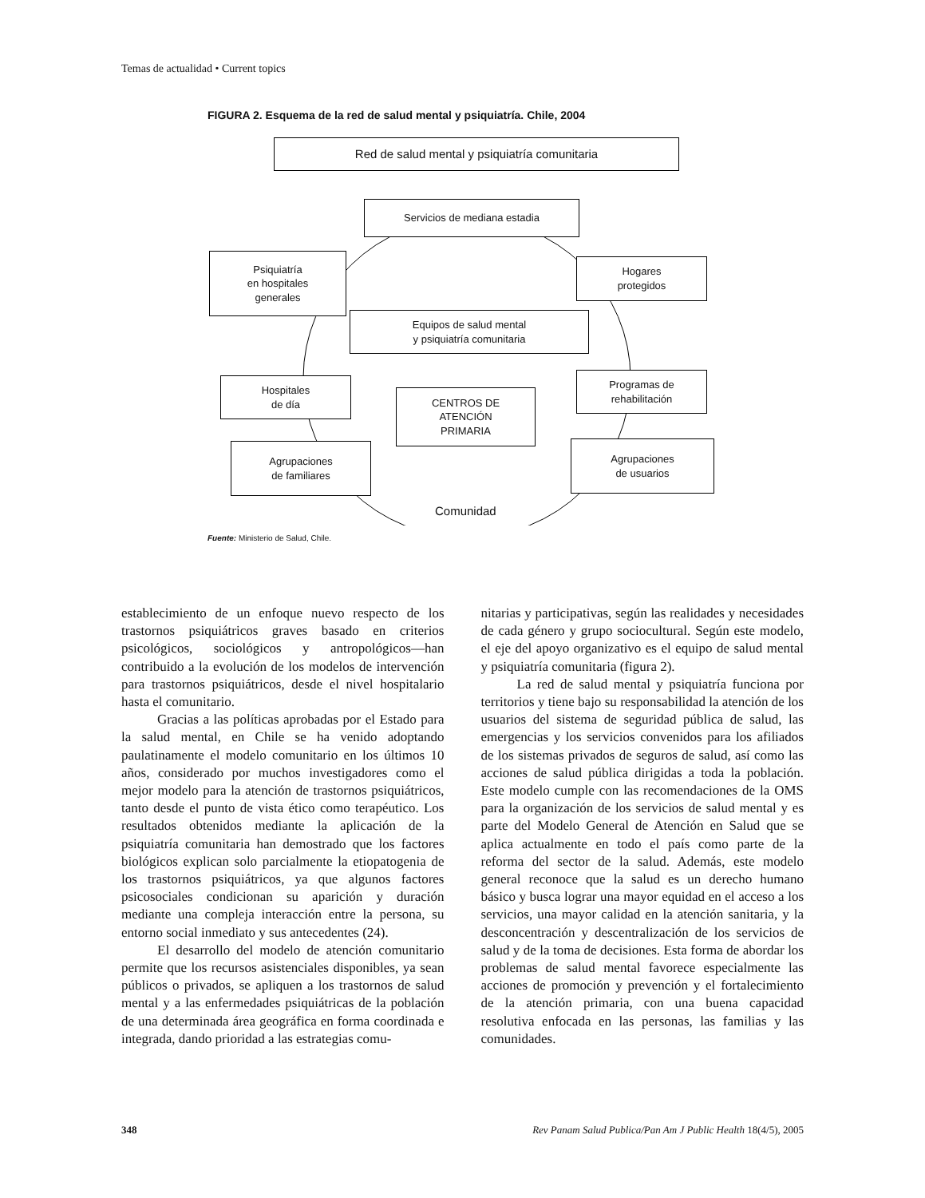Temas de actualidad • Current topics
FIGURA 2. Esquema de la red de salud mental y psiquiatría. Chile, 2004
Red de salud mental y psiquiatría comunitaria
Servicios de mediana estadia
Psiquiatría
en hospitales
generales
Hogares
protegidos
Equipos de salud mental
y psiquiatría comunitaria
Hospitales
de día
CENTROS DE
ATENCIÓN
PRIMARIA
Programas de
rehabilitación
Agrupaciones
de familiares
Agrupaciones
de usuarios
Comunidad
Fuente: Ministerio de Salud, Chile.
establecimiento de un enfoque nuevo respecto de los trastornos psiquiátricos graves basado en criterios psicológicos, sociológicos y antropológicos—han contribuido a la evolución de los modelos de intervención para trastornos psiquiátricos, desde el nivel hospitalario hasta el comunitario.
Gracias a las políticas aprobadas por el Estado para la salud mental, en Chile se ha venido adoptando paulatinamente el modelo comunitario en los últimos 10 años, considerado por muchos investigadores como el mejor modelo para la atención de trastornos psiquiátricos, tanto desde el punto de vista ético como terapéutico. Los resultados obtenidos mediante la aplicación de la psiquiatría comunitaria han demostrado que los factores biológicos explican solo parcialmente la etiopatogenia de los trastornos psiquiátricos, ya que algunos factores psicosociales condicionan su aparición y duración mediante una compleja interacción entre la persona, su entorno social inmediato y sus antecedentes (24).
El desarrollo del modelo de atención comunitario permite que los recursos asistenciales disponibles, ya sean públicos o privados, se apliquen a los trastornos de salud mental y a las enfermedades psiquiátricas de la población de una determinada área geográfica en forma coordinada e integrada, dando prioridad a las estrategias comu-
nitarias y participativas, según las realidades y necesidades de cada género y grupo sociocultural. Según este modelo, el eje del apoyo organizativo es el equipo de salud mental y psiquiatría comunitaria (figura 2).
La red de salud mental y psiquiatría funciona por territorios y tiene bajo su responsabilidad la atención de los usuarios del sistema de seguridad pública de salud, las emergencias y los servicios convenidos para los afiliados de los sistemas privados de seguros de salud, así como las acciones de salud pública dirigidas a toda la población. Este modelo cumple con las recomendaciones de la OMS para la organización de los servicios de salud mental y es parte del Modelo General de Atención en Salud que se aplica actualmente en todo el país como parte de la reforma del sector de la salud. Además, este modelo general reconoce que la salud es un derecho humano básico y busca lograr una mayor equidad en el acceso a los servicios, una mayor calidad en la atención sanitaria, y la desconcentración y descentralización de los servicios de salud y de la toma de decisiones. Esta forma de abordar los problemas de salud mental favorece especialmente las acciones de promoción y prevención y el fortalecimiento de la atención primaria, con una buena capacidad resolutiva enfocada en las personas, las familias y las comunidades.
348 Rev Panam Salud Publica/Pan Am J Public Health 18(4/5), 2005